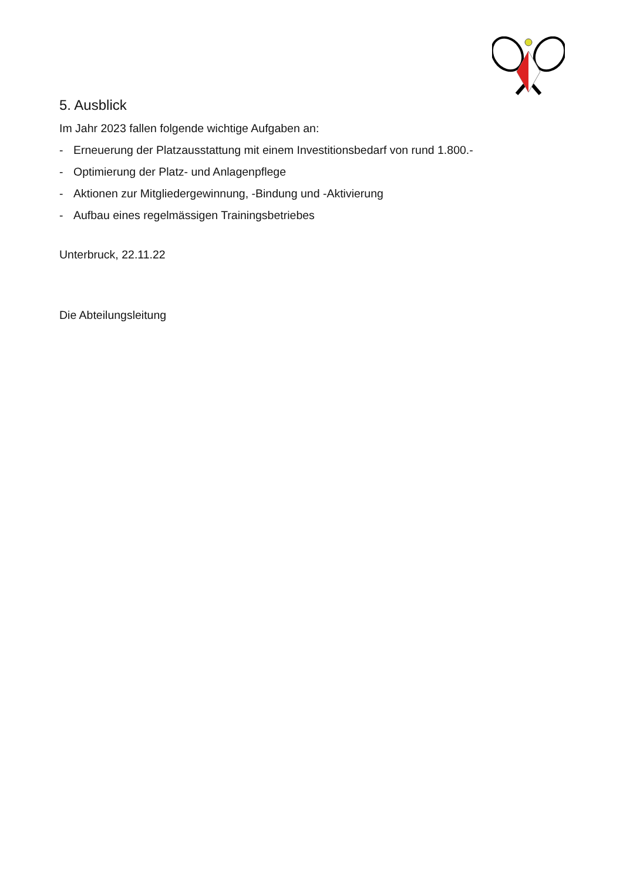5. Ausblick
Im Jahr 2023 fallen folgende wichtige Aufgaben an:
- Erneuerung der Platzausstattung mit einem Investitionsbedarf von rund 1.800.-
- Optimierung der Platz- und Anlagenpflege
- Aktionen zur Mitgliedergewinnung, -Bindung und -Aktivierung
- Aufbau eines regelmässigen Trainingsbetriebes
Unterbruck, 22.11.22
Die Abteilungsleitung